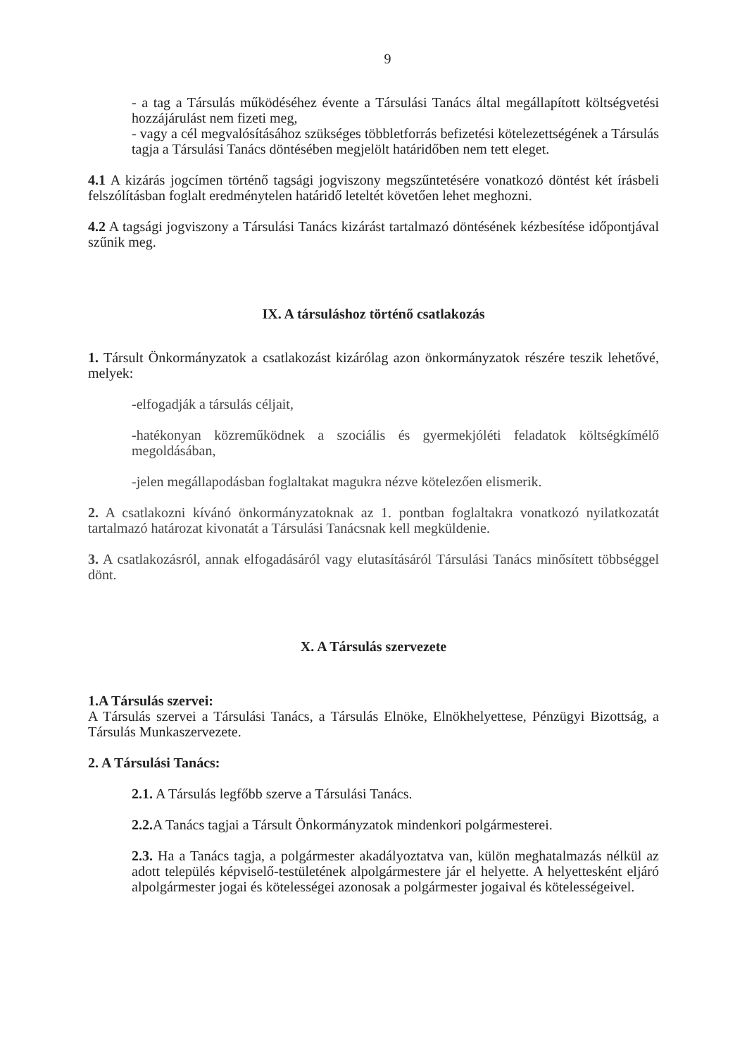9
- a tag a Társulás működéséhez évente a Társulási Tanács által megállapított költségvetési hozzájárulást nem fizeti meg,
- vagy a cél megvalósításához szükséges többletforrás befizetési kötelezettségének a Társulás tagja a Társulási Tanács döntésében megjelölt határidőben nem tett eleget.
4.1 A kizárás jogcímen történő tagsági jogviszony megszűntetésére vonatkozó döntést két írásbeli felszólításban foglalt eredménytelen határidő leteltét követően lehet meghozni.
4.2 A tagsági jogviszony a Társulási Tanács kizárást tartalmazó döntésének kézbesítése időpontjával szűnik meg.
IX. A társuláshoz történő csatlakozás
1. Társult Önkormányzatok a csatlakozást kizárólag azon önkormányzatok részére teszik lehetővé, melyek:
-elfogadják a társulás céljait,
-hatékonyan közreműködnek a szociális és gyermekjóléti feladatok költségkímélő megoldásában,
-jelen megállapodásban foglaltakat magukra nézve kötelezően elismerik.
2. A csatlakozni kívánó önkormányzatoknak az 1. pontban foglaltakra vonatkozó nyilatkozatát tartalmazó határozat kivonatát a Társulási Tanácsnak kell megküldenie.
3. A csatlakozásról, annak elfogadásáról vagy elutasításáról Társulási Tanács minősített többséggel dönt.
X. A Társulás szervezete
1.A Társulás szervei:
A Társulás szervei a Társulási Tanács, a Társulás Elnöke, Elnökhelyettese, Pénzügyi Bizottság, a Társulás Munkaszervezete.
2. A Társulási Tanács:
2.1. A Társulás legfőbb szerve a Társulási Tanács.
2.2. A Tanács tagjai a Társult Önkormányzatok mindenkori polgármesterei.
2.3. Ha a Tanács tagja, a polgármester akadályoztatva van, külön meghatalmazás nélkül az adott település képviselő-testületének alpolgármestere jár el helyette. A helyettesként eljáró alpolgármester jogai és kötelességei azonosak a polgármester jogaival és kötelességeivel.